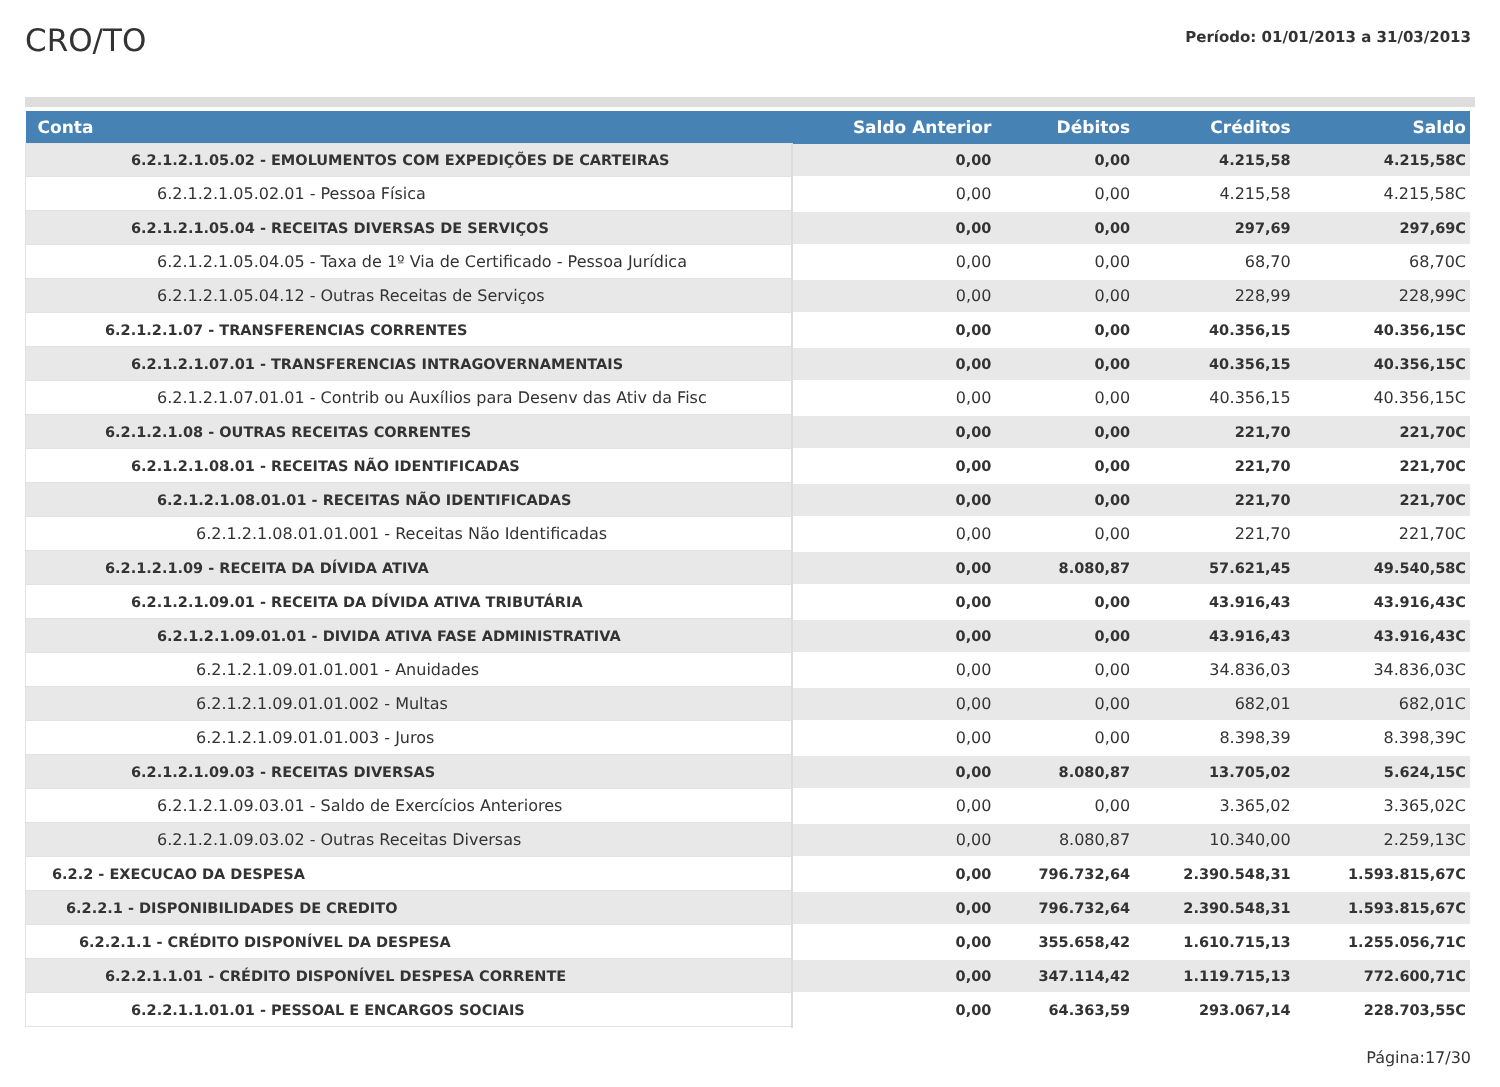CRO/TO
Período: 01/01/2013 a 31/03/2013
| Conta | Saldo Anterior | Débitos | Créditos | Saldo |
| --- | --- | --- | --- | --- |
| 6.2.1.2.1.05.02 - EMOLUMENTOS COM EXPEDIÇÕES DE CARTEIRAS | 0,00 | 0,00 | 4.215,58 | 4.215,58C |
| 6.2.1.2.1.05.02.01 - Pessoa Física | 0,00 | 0,00 | 4.215,58 | 4.215,58C |
| 6.2.1.2.1.05.04 - RECEITAS DIVERSAS DE SERVIÇOS | 0,00 | 0,00 | 297,69 | 297,69C |
| 6.2.1.2.1.05.04.05 - Taxa de 1º Via de Certificado - Pessoa Jurídica | 0,00 | 0,00 | 68,70 | 68,70C |
| 6.2.1.2.1.05.04.12 - Outras Receitas de Serviços | 0,00 | 0,00 | 228,99 | 228,99C |
| 6.2.1.2.1.07 - TRANSFERENCIAS CORRENTES | 0,00 | 0,00 | 40.356,15 | 40.356,15C |
| 6.2.1.2.1.07.01 - TRANSFERENCIAS INTRAGOVERNAMENTAIS | 0,00 | 0,00 | 40.356,15 | 40.356,15C |
| 6.2.1.2.1.07.01.01 - Contrib ou Auxílios para Desenv das Ativ da Fisc | 0,00 | 0,00 | 40.356,15 | 40.356,15C |
| 6.2.1.2.1.08 - OUTRAS RECEITAS CORRENTES | 0,00 | 0,00 | 221,70 | 221,70C |
| 6.2.1.2.1.08.01 - RECEITAS NÃO IDENTIFICADAS | 0,00 | 0,00 | 221,70 | 221,70C |
| 6.2.1.2.1.08.01.01 - RECEITAS NÃO IDENTIFICADAS | 0,00 | 0,00 | 221,70 | 221,70C |
| 6.2.1.2.1.08.01.01.001 - Receitas Não Identificadas | 0,00 | 0,00 | 221,70 | 221,70C |
| 6.2.1.2.1.09 - RECEITA DA DÍVIDA ATIVA | 0,00 | 8.080,87 | 57.621,45 | 49.540,58C |
| 6.2.1.2.1.09.01 - RECEITA DA DÍVIDA ATIVA TRIBUTÁRIA | 0,00 | 0,00 | 43.916,43 | 43.916,43C |
| 6.2.1.2.1.09.01.01 - DIVIDA ATIVA FASE ADMINISTRATIVA | 0,00 | 0,00 | 43.916,43 | 43.916,43C |
| 6.2.1.2.1.09.01.01.001 - Anuidades | 0,00 | 0,00 | 34.836,03 | 34.836,03C |
| 6.2.1.2.1.09.01.01.002 - Multas | 0,00 | 0,00 | 682,01 | 682,01C |
| 6.2.1.2.1.09.01.01.003 - Juros | 0,00 | 0,00 | 8.398,39 | 8.398,39C |
| 6.2.1.2.1.09.03 - RECEITAS DIVERSAS | 0,00 | 8.080,87 | 13.705,02 | 5.624,15C |
| 6.2.1.2.1.09.03.01 - Saldo de Exercícios Anteriores | 0,00 | 0,00 | 3.365,02 | 3.365,02C |
| 6.2.1.2.1.09.03.02 - Outras Receitas Diversas | 0,00 | 8.080,87 | 10.340,00 | 2.259,13C |
| 6.2.2 - EXECUCAO DA DESPESA | 0,00 | 796.732,64 | 2.390.548,31 | 1.593.815,67C |
| 6.2.2.1 - DISPONIBILIDADES DE CREDITO | 0,00 | 796.732,64 | 2.390.548,31 | 1.593.815,67C |
| 6.2.2.1.1 - CRÉDITO DISPONÍVEL DA DESPESA | 0,00 | 355.658,42 | 1.610.715,13 | 1.255.056,71C |
| 6.2.2.1.1.01 - CRÉDITO DISPONÍVEL DESPESA CORRENTE | 0,00 | 347.114,42 | 1.119.715,13 | 772.600,71C |
| 6.2.2.1.1.01.01 - PESSOAL E ENCARGOS SOCIAIS | 0,00 | 64.363,59 | 293.067,14 | 228.703,55C |
Página:17/30